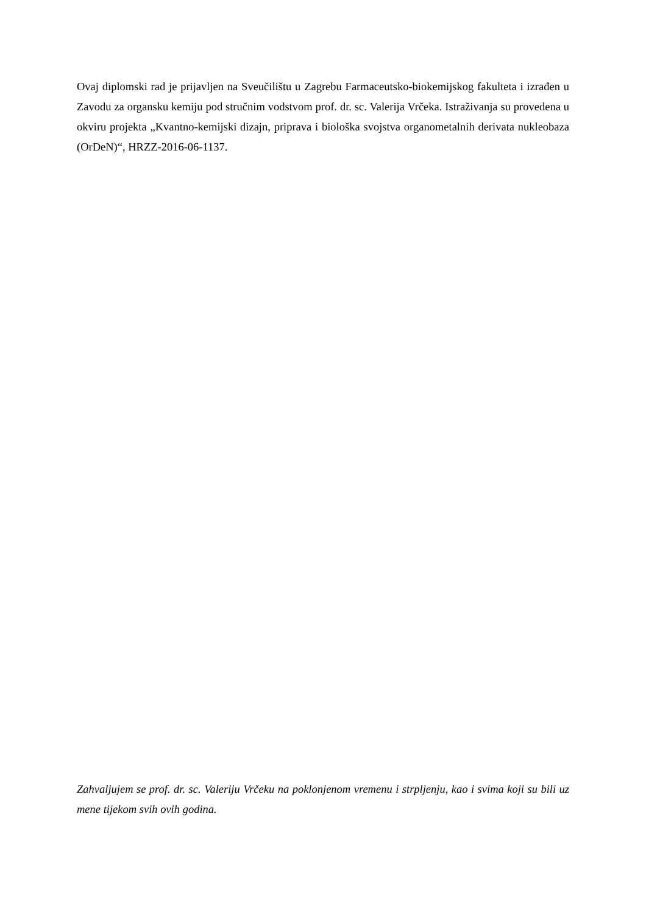Ovaj diplomski rad je prijavljen na Sveučilištu u Zagrebu Farmaceutsko-biokemijskog fakulteta i izrađen u Zavodu za organsku kemiju pod stručnim vodstvom prof. dr. sc. Valerija Vrčeka. Istraživanja su provedena u okviru projekta „Kvantno-kemijski dizajn, priprava i biološka svojstva organometalnih derivata nukleobaza (OrDeN)“, HRZZ-2016-06-1137.
Zahvaljujem se prof. dr. sc. Valeriju Vrčeku na poklonjenom vremenu i strpljenju, kao i svima koji su bili uz mene tijekom svih ovih godina.